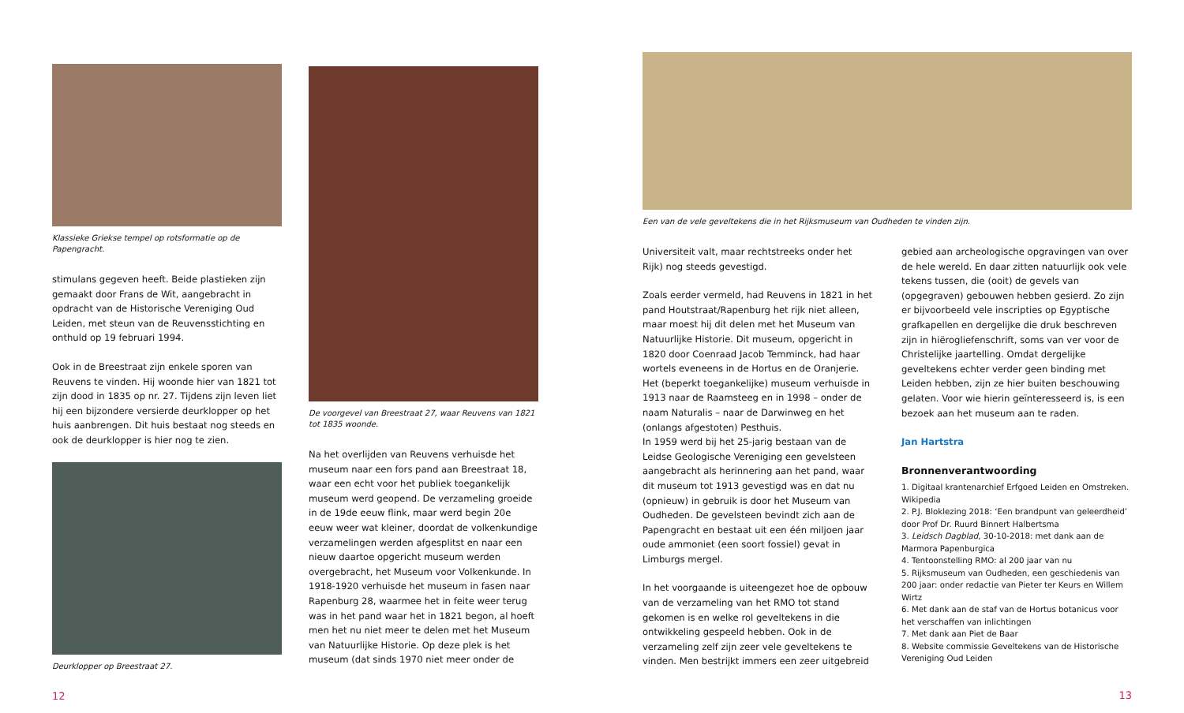Klassieke Griekse tempel op rotsformatie op de Papengracht.
stimulans gegeven heeft. Beide plastieken zijn gemaakt door Frans de Wit, aangebracht in opdracht van de Historische Vereniging Oud Leiden, met steun van de Reuvensstichting en onthuld op 19 februari 1994.
Ook in de Breestraat zijn enkele sporen van Reuvens te vinden. Hij woonde hier van 1821 tot zijn dood in 1835 op nr. 27. Tijdens zijn leven liet hij een bijzondere versierde deurklopper op het huis aanbrengen. Dit huis bestaat nog steeds en ook de deurklopper is hier nog te zien.
Deurklopper op Breestraat 27.
12
De voorgevel van Breestraat 27, waar Reuvens van 1821 tot 1835 woonde.
Na het overlijden van Reuvens verhuisde het museum naar een fors pand aan Breestraat 18, waar een echt voor het publiek toegankelijk museum werd geopend. De verzameling groeide in de 19de eeuw flink, maar werd begin 20e eeuw weer wat kleiner, doordat de volkenkundige verzamelingen werden afgesplitst en naar een nieuw daartoe opgericht museum werden overgebracht, het Museum voor Volkenkunde. In 1918-1920 verhuisde het museum in fasen naar Rapenburg 28, waarmee het in feite weer terug was in het pand waar het in 1821 begon, al hoeft men het nu niet meer te delen met het Museum van Natuurlijke Historie. Op deze plek is het museum (dat sinds 1970 niet meer onder de
Een van de vele geveltekens die in het Rijksmuseum van Oudheden te vinden zijn.
Universiteit valt, maar rechtstreeks onder het Rijk) nog steeds gevestigd.
Zoals eerder vermeld, had Reuvens in 1821 in het pand Houtstraat/Rapenburg het rijk niet alleen, maar moest hij dit delen met het Museum van Natuurlijke Historie. Dit museum, opgericht in 1820 door Coenraad Jacob Temminck, had haar wortels eveneens in de Hortus en de Oranjerie. Het (beperkt toegankelijke) museum verhuisde in 1913 naar de Raamsteeg en in 1998 – onder de naam Naturalis – naar de Darwinweg en het (onlangs afgestoten) Pesthuis.
In 1959 werd bij het 25-jarig bestaan van de Leidse Geologische Vereniging een gevelsteen aangebracht als herinnering aan het pand, waar dit museum tot 1913 gevestigd was en dat nu (opnieuw) in gebruik is door het Museum van Oudheden. De gevelsteen bevindt zich aan de Papengracht en bestaat uit een één miljoen jaar oude ammoniet (een soort fossiel) gevat in Limburgs mergel.
In het voorgaande is uiteengezet hoe de opbouw van de verzameling van het RMO tot stand gekomen is en welke rol geveltekens in die ontwikkeling gespeeld hebben. Ook in de verzameling zelf zijn zeer vele geveltekens te vinden. Men bestrijkt immers een zeer uitgebreid
gebied aan archeologische opgravingen van over de hele wereld. En daar zitten natuurlijk ook vele tekens tussen, die (ooit) de gevels van (opgegraven) gebouwen hebben gesierd. Zo zijn er bijvoorbeeld vele inscripties op Egyptische grafkapellen en dergelijke die druk beschreven zijn in hiërogliefenschrift, soms van ver voor de Christelijke jaartelling. Omdat dergelijke geveltekens echter verder geen binding met Leiden hebben, zijn ze hier buiten beschouwing gelaten. Voor wie hierin geïnteresseerd is, is een bezoek aan het museum aan te raden.
Jan Hartstra
Bronnenverantwoording
1. Digitaal krantenarchief Erfgoed Leiden en Omstreken. Wikipedia
2. P.J. Bloklezing 2018: ‘Een brandpunt van geleerdheid’ door Prof Dr. Ruurd Binnert Halbertsma
3. Leidsch Dagblad, 30-10-2018: met dank aan de Marmora Papenburgica
4. Tentoonstelling RMO: al 200 jaar van nu
5. Rijksmuseum van Oudheden, een geschiedenis van 200 jaar: onder redactie van Pieter ter Keurs en Willem Wirtz
6. Met dank aan de staf van de Hortus botanicus voor het verschaffen van inlichtingen
7. Met dank aan Piet de Baar
8. Website commissie Geveltekens van de Historische Vereniging Oud Leiden
13